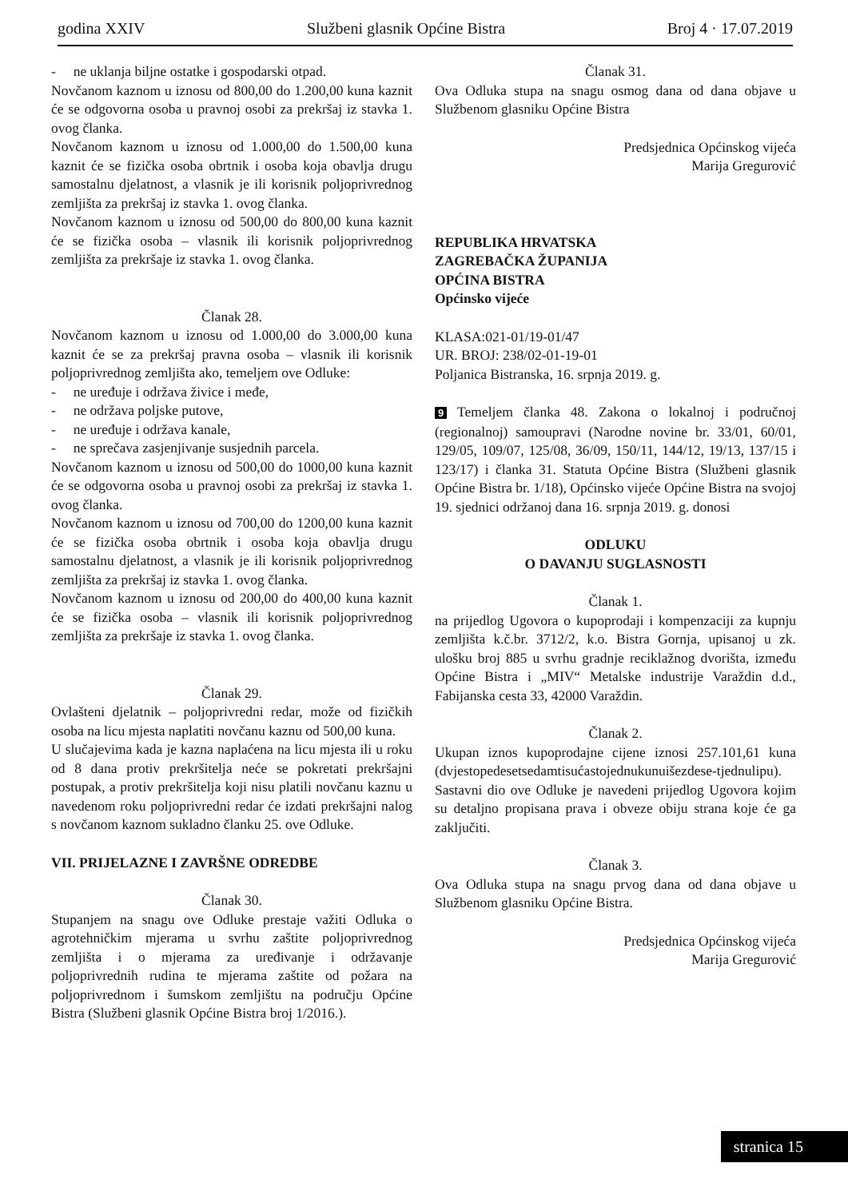godina XXIV Službeni glasnik Općine Bistra Broj 4 · 17.07.2019
- ne uklanja biljne ostatke i gospodarski otpad.
Novčanom kaznom u iznosu od 800,00 do 1.200,00 kuna kaznit će se odgovorna osoba u pravnoj osobi za prekršaj iz stavka 1. ovog članka.
Novčanom kaznom u iznosu od 1.000,00 do 1.500,00 kuna kaznit će se fizička osoba obrtnik i osoba koja obavlja drugu samostalnu djelatnost, a vlasnik je ili korisnik poljoprivrednog zemljišta za prekršaj iz stavka 1. ovog članka.
Novčanom kaznom u iznosu od 500,00 do 800,00 kuna kaznit će se fizička osoba – vlasnik ili korisnik poljoprivrednog zemljišta za prekršaje iz stavka 1. ovog članka.
Članak 28.
Novčanom kaznom u iznosu od 1.000,00 do 3.000,00 kuna kaznit će se za prekršaj pravna osoba – vlasnik ili korisnik poljoprivrednog zemljišta ako, temeljem ove Odluke:
- ne uređuje i održava živice i međe,
- ne održava poljske putove,
- ne uređuje i održava kanale,
- ne sprečava zasjenjivanje susjednih parcela.
Novčanom kaznom u iznosu od 500,00 do 1000,00 kuna kaznit će se odgovorna osoba u pravnoj osobi za prekršaj iz stavka 1. ovog članka.
Novčanom kaznom u iznosu od 700,00 do 1200,00 kuna kaznit će se fizička osoba obrtnik i osoba koja obavlja drugu samostalnu djelatnost, a vlasnik je ili korisnik poljoprivrednog zemljišta za prekršaj iz stavka 1. ovog članka.
Novčanom kaznom u iznosu od 200,00 do 400,00 kuna kaznit će se fizička osoba – vlasnik ili korisnik poljoprivrednog zemljišta za prekršaje iz stavka 1. ovog članka.
Članak 29.
Ovlašteni djelatnik – poljoprivredni redar, može od fizičkih osoba na licu mjesta naplatiti novčanu kaznu od 500,00 kuna.
U slučajevima kada je kazna naplaćena na licu mjesta ili u roku od 8 dana protiv prekršitelja neće se pokretati prekršajni postupak, a protiv prekršitelja koji nisu platili novčanu kaznu u navedenom roku poljoprivredni redar će izdati prekršajni nalog s novčanom kaznom sukladno članku 25. ove Odluke.
VII. PRIJELAZNE I ZAVRŠNE ODREDBE
Članak 30.
Stupanjem na snagu ove Odluke prestaje važiti Odluka o agrotehničkim mjerama u svrhu zaštite poljoprivrednog zemljišta i o mjerama za uređivanje i održavanje poljoprivrednih rudina te mjerama zaštite od požara na poljoprivrednom i šumskom zemljištu na području Općine Bistra (Službeni glasnik Općine Bistra broj 1/2016.).
Članak 31.
Ova Odluka stupa na snagu osmog dana od dana objave u Službenom glasniku Općine Bistra
Predsjednica Općinskog vijeća
Marija Gregurović
REPUBLIKA HRVATSKA
ZAGREBAČKA ŽUPANIJA
OPĆINA BISTRA
Općinsko vijeće
KLASA:021-01/19-01/47
UR. BROJ: 238/02-01-19-01
Poljanica Bistranska, 16. srpnja 2019. g.
9 Temeljem članka 48. Zakona o lokalnoj i područnoj (regionalnoj) samoupravi (Narodne novine br. 33/01, 60/01, 129/05, 109/07, 125/08, 36/09, 150/11, 144/12, 19/13, 137/15 i 123/17) i članka 31. Statuta Općine Bistra (Službeni glasnik Općine Bistra br. 1/18), Općinsko vijeće Općine Bistra na svojoj 19. sjednici održanoj dana 16. srpnja 2019. g. donosi
ODLUKU
O DAVANJU SUGLASNOSTI
Članak 1.
na prijedlog Ugovora o kupoprodaji i kompenzaciji za kupnju zemljišta k.č.br. 3712/2, k.o. Bistra Gornja, upisanoj u zk. ulošku broj 885 u svrhu gradnje reciklažnog dvorišta, između Općine Bistra i „MIV“ Metalske industrije Varaždin d.d., Fabijanska cesta 33, 42000 Varaždin.
Članak 2.
Ukupan iznos kupoprodajne cijene iznosi 257.101,61 kuna (dvjestopedesetsedamtisućastojednukunuišezdese-tjednulipu).
Sastavni dio ove Odluke je navedeni prijedlog Ugovora kojim su detaljno propisana prava i obveze obiju strana koje će ga zaključiti.
Članak 3.
Ova Odluka stupa na snagu prvog dana od dana objave u Službenom glasniku Općine Bistra.
Predsjednica Općinskog vijeća
Marija Gregurović
stranica 15